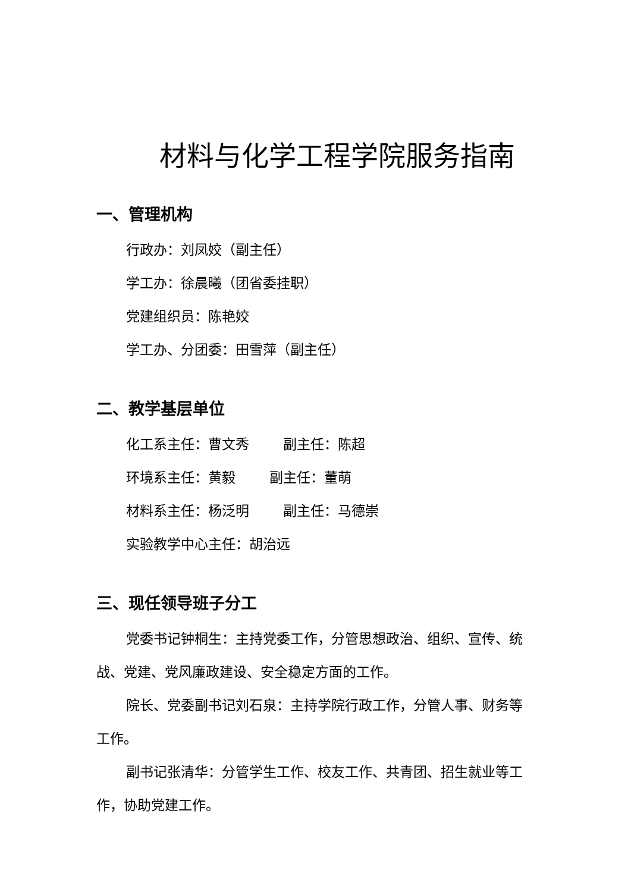材料与化学工程学院服务指南
一、管理机构
行政办：刘凤姣（副主任）
学工办：徐晨曦（团省委挂职）
党建组织员：陈艳姣
学工办、分团委：田雪萍（副主任）
二、教学基层单位
化工系主任：曹文秀 副主任：陈超
环境系主任：黄毅 副主任：董萌
材料系主任：杨泛明 副主任：马德崇
实验教学中心主任：胡治远
三、现任领导班子分工
党委书记钟桐生：主持党委工作，分管思想政治、组织、宣传、统战、党建、党风廉政建设、安全稳定方面的工作。
院长、党委副书记刘石泉：主持学院行政工作，分管人事、财务等工作。
副书记张清华：分管学生工作、校友工作、共青团、招生就业等工作，协助党建工作。